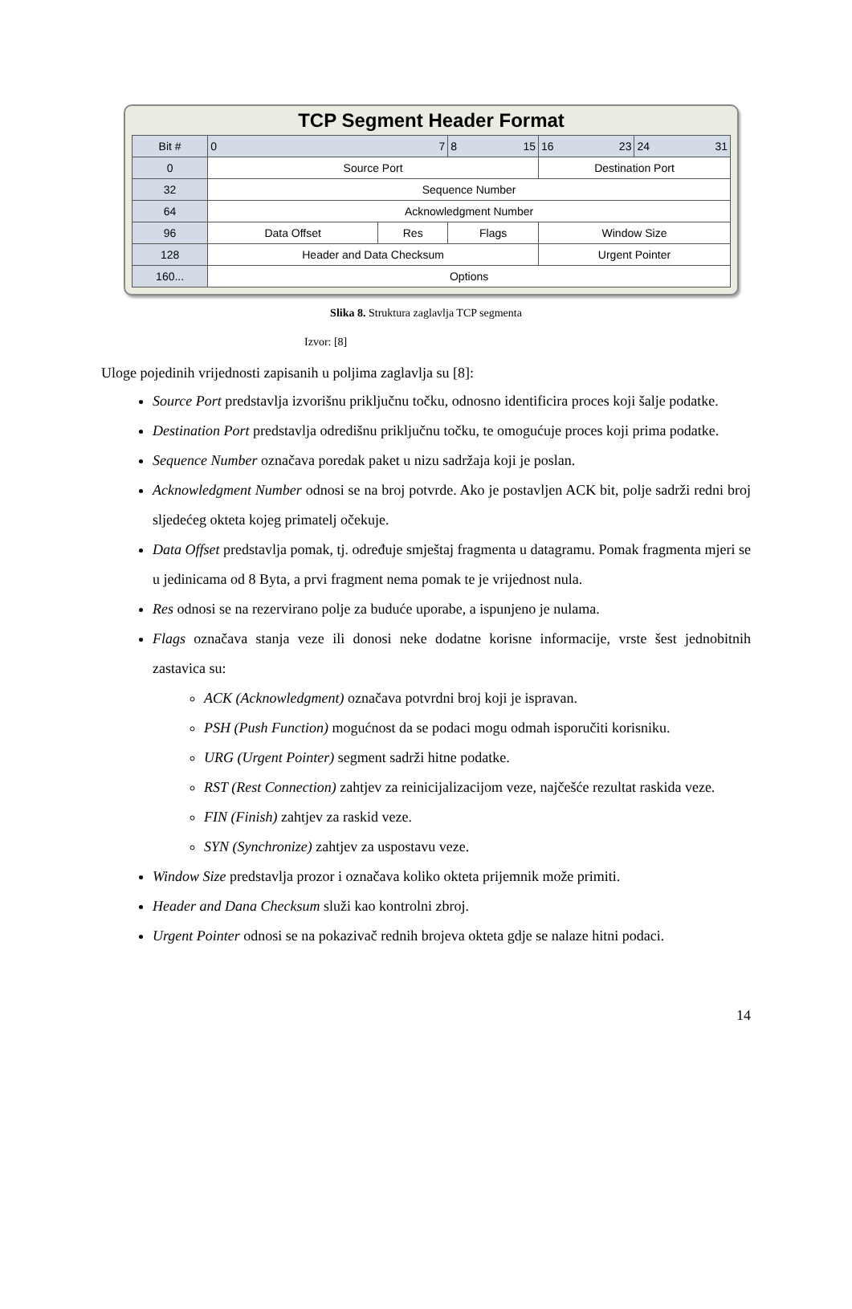TCP Segment Header Format
| Bit # | 0 7 | | 8 15 | 16 23 | 24 31 |
| 0 | Source Port | | | Destination Port | |
| 32 | Sequence Number | | | | |
| 64 | Acknowledgment Number | | | | |
| 96 | Data Offset | Res | Flags | Window Size | |
| 128 | Header and Data Checksum | | | Urgent Pointer | |
| 160... | Options | | | | |
Slika 8. Struktura zaglavlja TCP segmenta
Izvor: [8]
Uloge pojedinih vrijednosti zapisanih u poljima zaglavlja su [8]:
Source Port predstavlja izvorišnu priključnu točku, odnosno identificira proces koji šalje podatke.
Destination Port predstavlja odredišnu priključnu točku, te omogućuje proces koji prima podatke.
Sequence Number označava poredak paket u nizu sadržaja koji je poslan.
Acknowledgment Number odnosi se na broj potvrde. Ako je postavljen ACK bit, polje sadrži redni broj sljedećeg okteta kojeg primatelj očekuje.
Data Offset predstavlja pomak, tj. određuje smještaj fragmenta u datagramu. Pomak fragmenta mjeri se u jedinicama od 8 Byta, a prvi fragment nema pomak te je vrijednost nula.
Res odnosi se na rezervirano polje za buduće uporabe, a ispunjeno je nulama.
Flags označava stanja veze ili donosi neke dodatne korisne informacije, vrste šest jednobitnih zastavica su:
ACK (Acknowledgment) označava potvrdni broj koji je ispravan.
PSH (Push Function) mogućnost da se podaci mogu odmah isporučiti korisniku.
URG (Urgent Pointer) segment sadrži hitne podatke.
RST (Rest Connection) zahtjev za reinicijalizacijom veze, najčešće rezultat raskida veze.
FIN (Finish) zahtjev za raskid veze.
SYN (Synchronize) zahtjev za uspostavu veze.
Window Size predstavlja prozor i označava koliko okteta prijemnik može primiti.
Header and Dana Checksum služi kao kontrolni zbroj.
Urgent Pointer odnosi se na pokazivač rednih brojeva okteta gdje se nalaze hitni podaci.
14